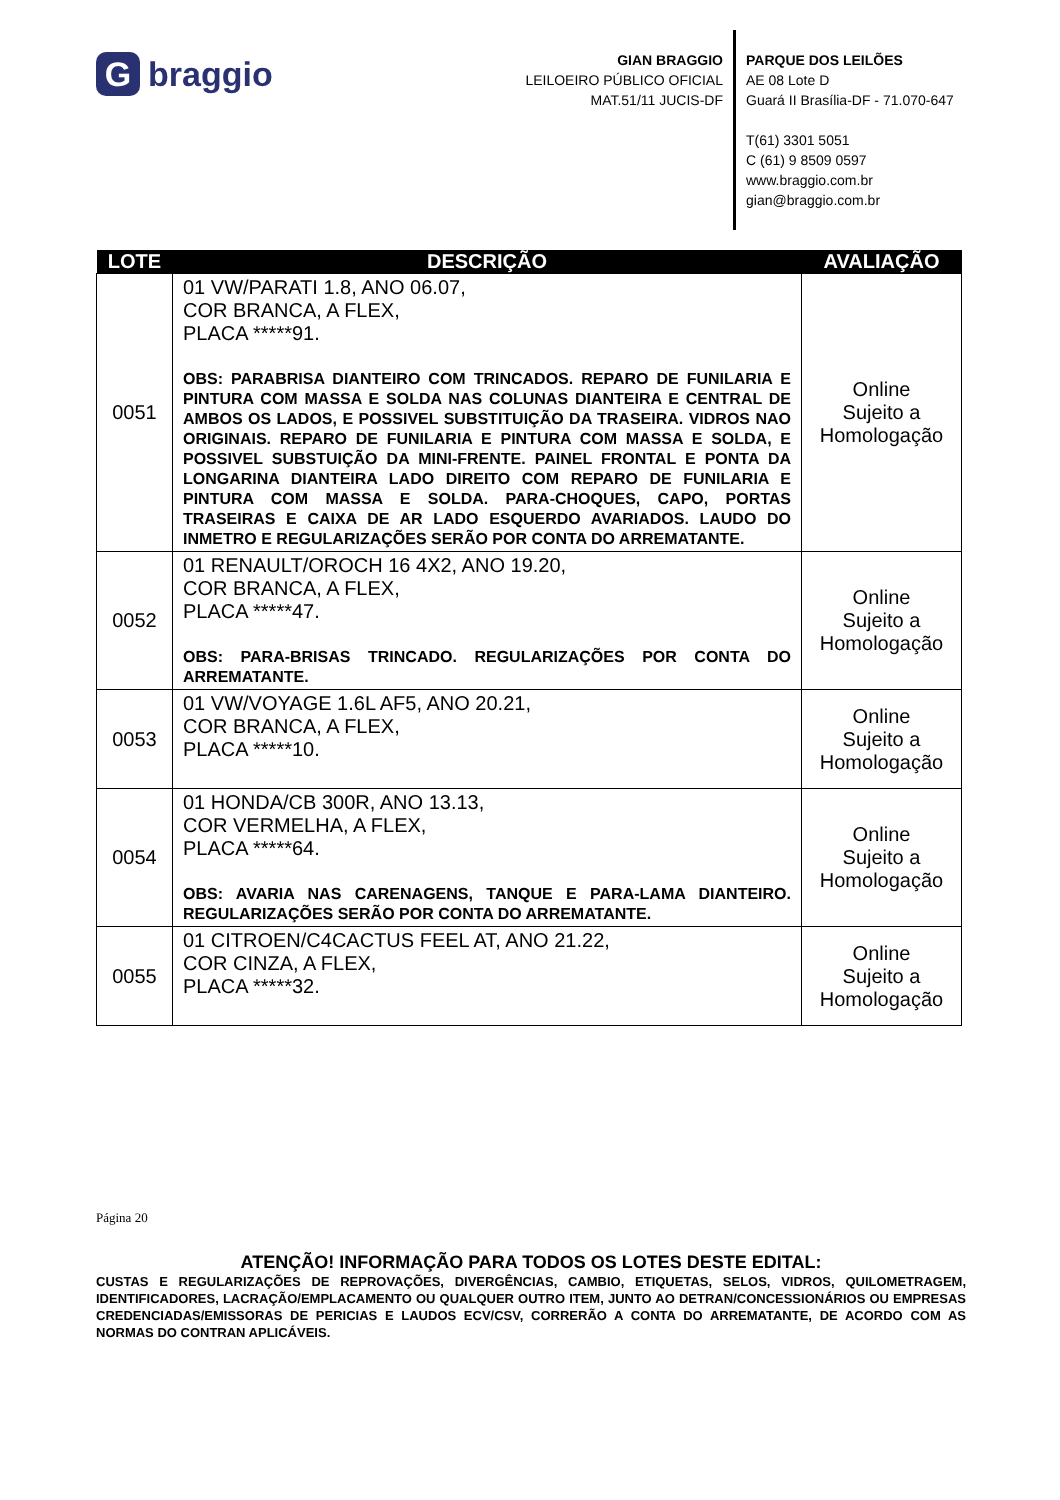Gbraggio
GIAN BRAGGIO
LEILOEIRO PÚBLICO OFICIAL
MAT.51/11 JUCIS-DF
PARQUE DOS LEILÕES
AE 08 Lote D
Guará II Brasília-DF - 71.070-647
T(61) 3301 5051
C (61) 9 8509 0597
www.braggio.com.br
gian@braggio.com.br
| LOTE | DESCRIÇÃO | AVALIAÇÃO |
| --- | --- | --- |
| 0051 | 01 VW/PARATI 1.8, ANO 06.07, COR BRANCA, A FLEX, PLACA *****91. OBS: PARABRISA DIANTEIRO COM TRINCADOS. REPARO DE FUNILARIA E PINTURA COM MASSA E SOLDA NAS COLUNAS DIANTEIRA E CENTRAL DE AMBOS OS LADOS, E POSSIVEL SUBSTITUIÇÃO DA TRASEIRA. VIDROS NAO ORIGINAIS. REPARO DE FUNILARIA E PINTURA COM MASSA E SOLDA, E POSSIVEL SUBSTUIÇÃO DA MINI-FRENTE. PAINEL FRONTAL E PONTA DA LONGARINA DIANTEIRA LADO DIREITO COM REPARO DE FUNILARIA E PINTURA COM MASSA E SOLDA. PARA-CHOQUES, CAPO, PORTAS TRASEIRAS E CAIXA DE AR LADO ESQUERDO AVARIADOS. LAUDO DO INMETRO E REGULARIZAÇÕES SERÃO POR CONTA DO ARREMATANTE. | Online Sujeito a Homologação |
| 0052 | 01 RENAULT/OROCH 16 4X2, ANO 19.20, COR BRANCA, A FLEX, PLACA *****47. OBS: PARA-BRISAS TRINCADO. REGULARIZAÇÕES POR CONTA DO ARREMATANTE. | Online Sujeito a Homologação |
| 0053 | 01 VW/VOYAGE 1.6L AF5, ANO 20.21, COR BRANCA, A FLEX, PLACA *****10. | Online Sujeito a Homologação |
| 0054 | 01 HONDA/CB 300R, ANO 13.13, COR VERMELHA, A FLEX, PLACA *****64. OBS: AVARIA NAS CARENAGENS, TANQUE E PARA-LAMA DIANTEIRO. REGULARIZAÇÕES SERÃO POR CONTA DO ARREMATANTE. | Online Sujeito a Homologação |
| 0055 | 01 CITROEN/C4CACTUS FEEL AT, ANO 21.22, COR CINZA, A FLEX, PLACA *****32. | Online Sujeito a Homologação |
Página 20
ATENÇÃO! INFORMAÇÃO PARA TODOS OS LOTES DESTE EDITAL:
CUSTAS E REGULARIZAÇÕES DE REPROVAÇÕES, DIVERGÊNCIAS, CAMBIO, ETIQUETAS, SELOS, VIDROS, QUILOMETRAGEM, IDENTIFICADORES, LACRAÇÃO/EMPLACAMENTO OU QUALQUER OUTRO ITEM, JUNTO AO DETRAN/CONCESSIONÁRIOS OU EMPRESAS CREDENCIADAS/EMISSORAS DE PERICIAS E LAUDOS ECV/CSV, CORRERÃO A CONTA DO ARREMATANTE, DE ACORDO COM AS NORMAS DO CONTRAN APLICÁVEIS.